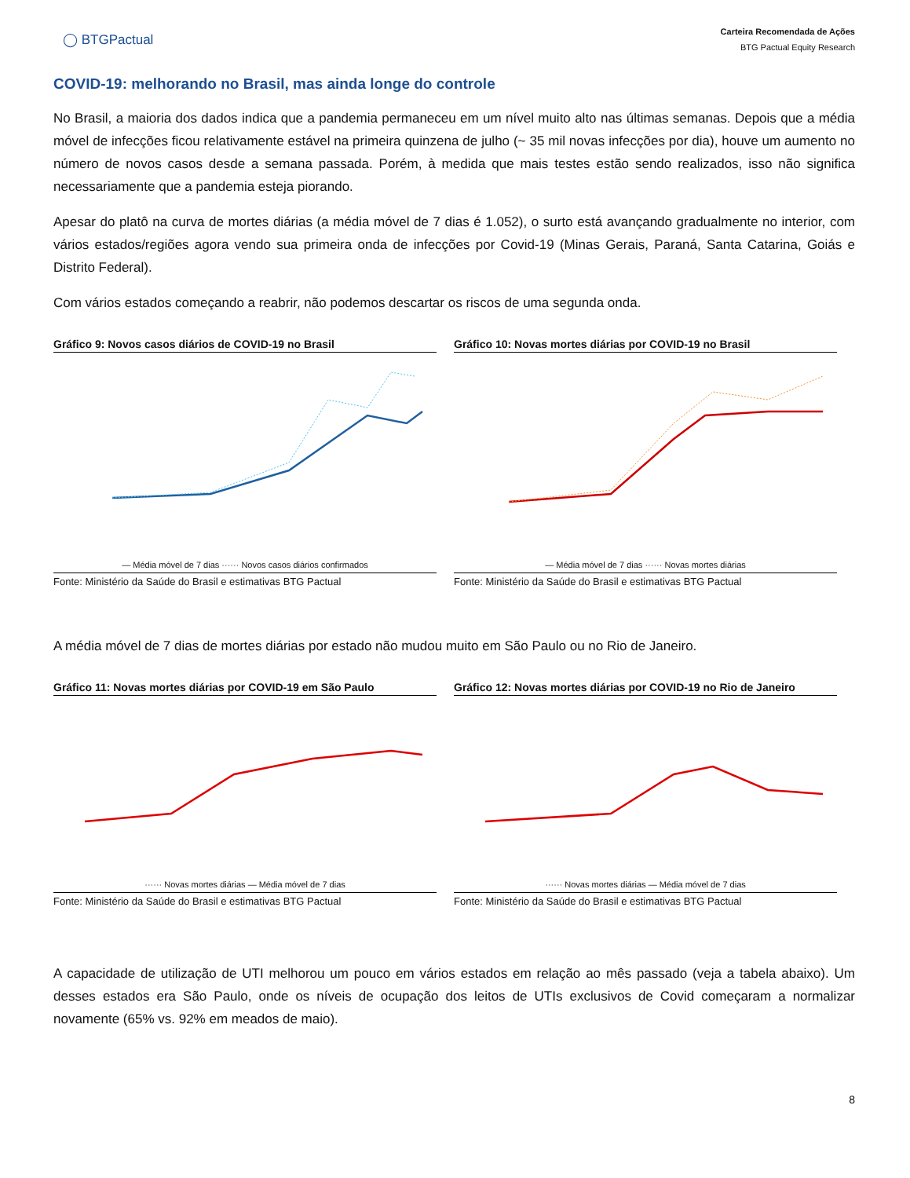◯ BTGPactual
Carteira Recomendada de Ações
BTG Pactual Equity Research
COVID-19: melhorando no Brasil, mas ainda longe do controle
No Brasil, a maioria dos dados indica que a pandemia permaneceu em um nível muito alto nas últimas semanas. Depois que a média móvel de infecções ficou relativamente estável na primeira quinzena de julho (~ 35 mil novas infecções por dia), houve um aumento no número de novos casos desde a semana passada. Porém, à medida que mais testes estão sendo realizados, isso não significa necessariamente que a pandemia esteja piorando.
Apesar do platô na curva de mortes diárias (a média móvel de 7 dias é 1.052), o surto está avançando gradualmente no interior, com vários estados/regiões agora vendo sua primeira onda de infecções por Covid-19 (Minas Gerais, Paraná, Santa Catarina, Goiás e Distrito Federal).
Com vários estados começando a reabrir, não podemos descartar os riscos de uma segunda onda.
Gráfico 9: Novos casos diários de COVID-19 no Brasil
— Média móvel de 7 dias ······ Novos casos diários confirmados
Fonte: Ministério da Saúde do Brasil e estimativas BTG Pactual
Gráfico 10: Novas mortes diárias por COVID-19 no Brasil
— Média móvel de 7 dias ······ Novas mortes diárias
Fonte: Ministério da Saúde do Brasil e estimativas BTG Pactual
A média móvel de 7 dias de mortes diárias por estado não mudou muito em São Paulo ou no Rio de Janeiro.
Gráfico 11: Novas mortes diárias por COVID-19 em São Paulo
······ Novas mortes diárias — Média móvel de 7 dias
Fonte: Ministério da Saúde do Brasil e estimativas BTG Pactual
Gráfico 12: Novas mortes diárias por COVID-19 no Rio de Janeiro
······ Novas mortes diárias — Média móvel de 7 dias
Fonte: Ministério da Saúde do Brasil e estimativas BTG Pactual
A capacidade de utilização de UTI melhorou um pouco em vários estados em relação ao mês passado (veja a tabela abaixo). Um desses estados era São Paulo, onde os níveis de ocupação dos leitos de UTIs exclusivos de Covid começaram a normalizar novamente (65% vs. 92% em meados de maio).
8